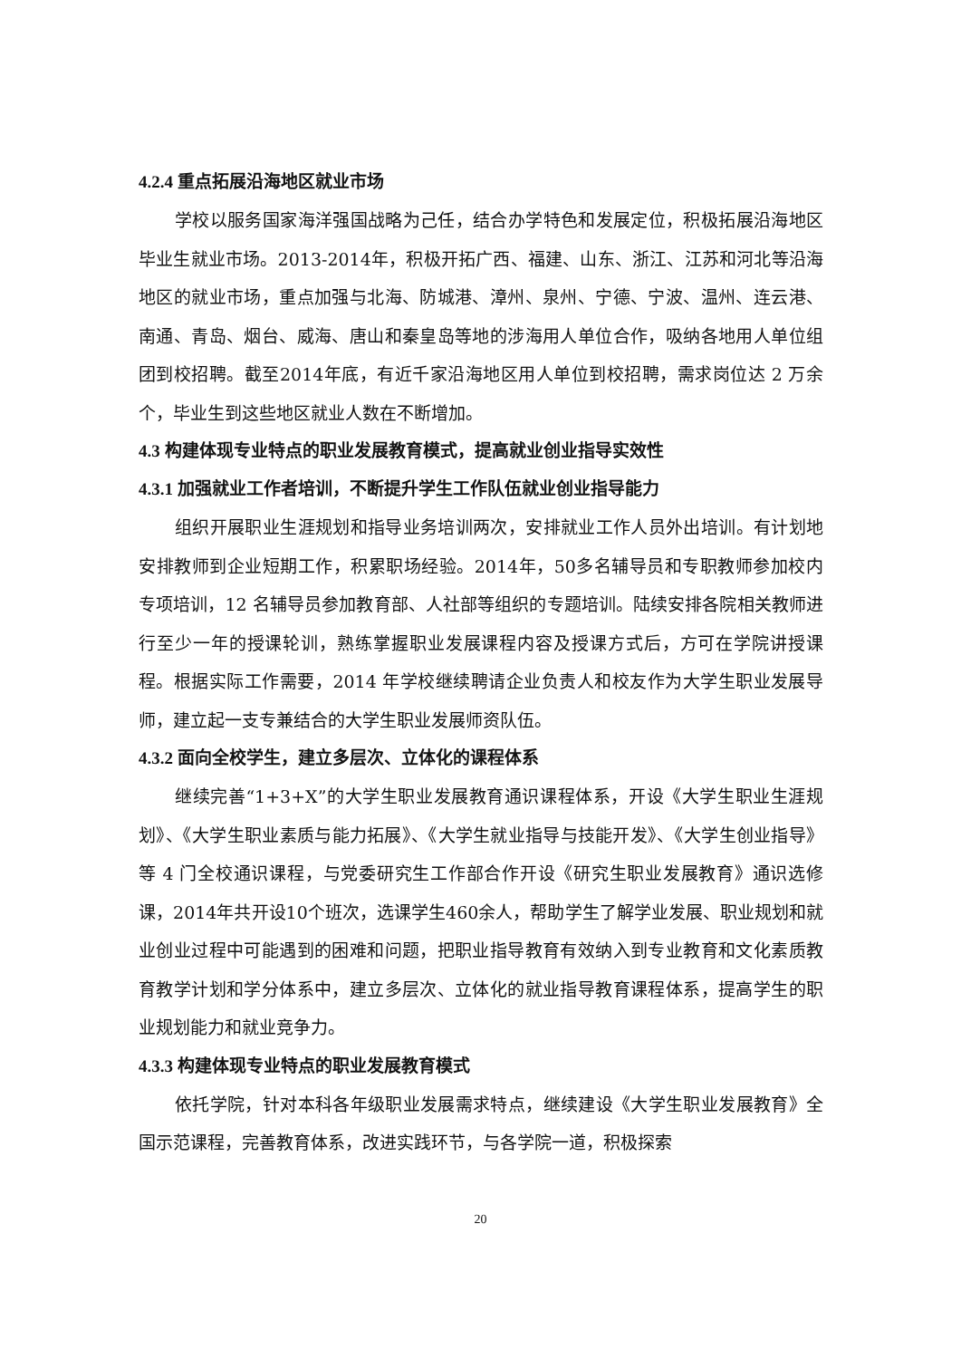4.2.4 重点拓展沿海地区就业市场
学校以服务国家海洋强国战略为己任，结合办学特色和发展定位，积极拓展沿海地区毕业生就业市场。2013-2014年，积极开拓广西、福建、山东、浙江、江苏和河北等沿海地区的就业市场，重点加强与北海、防城港、漳州、泉州、宁德、宁波、温州、连云港、南通、青岛、烟台、威海、唐山和秦皇岛等地的涉海用人单位合作，吸纳各地用人单位组团到校招聘。截至2014年底，有近千家沿海地区用人单位到校招聘，需求岗位达 2 万余个，毕业生到这些地区就业人数在不断增加。
4.3 构建体现专业特点的职业发展教育模式，提高就业创业指导实效性
4.3.1 加强就业工作者培训，不断提升学生工作队伍就业创业指导能力
组织开展职业生涯规划和指导业务培训两次，安排就业工作人员外出培训。有计划地安排教师到企业短期工作，积累职场经验。2014年，50多名辅导员和专职教师参加校内专项培训，12 名辅导员参加教育部、人社部等组织的专题培训。陆续安排各院相关教师进行至少一年的授课轮训，熟练掌握职业发展课程内容及授课方式后，方可在学院讲授课程。根据实际工作需要，2014 年学校继续聘请企业负责人和校友作为大学生职业发展导师，建立起一支专兼结合的大学生职业发展师资队伍。
4.3.2 面向全校学生，建立多层次、立体化的课程体系
继续完善“1+3+X”的大学生职业发展教育通识课程体系，开设《大学生职业生涯规划》、《大学生职业素质与能力拓展》、《大学生就业指导与技能开发》、《大学生创业指导》等 4 门全校通识课程，与党委研究生工作部合作开设《研究生职业发展教育》通识选修课，2014年共开设10个班次，选课学生460余人，帮助学生了解学业发展、职业规划和就业创业过程中可能遇到的困难和问题，把职业指导教育有效纳入到专业教育和文化素质教育教学计划和学分体系中，建立多层次、立体化的就业指导教育课程体系，提高学生的职业规划能力和就业竞争力。
4.3.3 构建体现专业特点的职业发展教育模式
依托学院，针对本科各年级职业发展需求特点，继续建设《大学生职业发展教育》全国示范课程，完善教育体系，改进实践环节，与各学院一道，积极探索
20